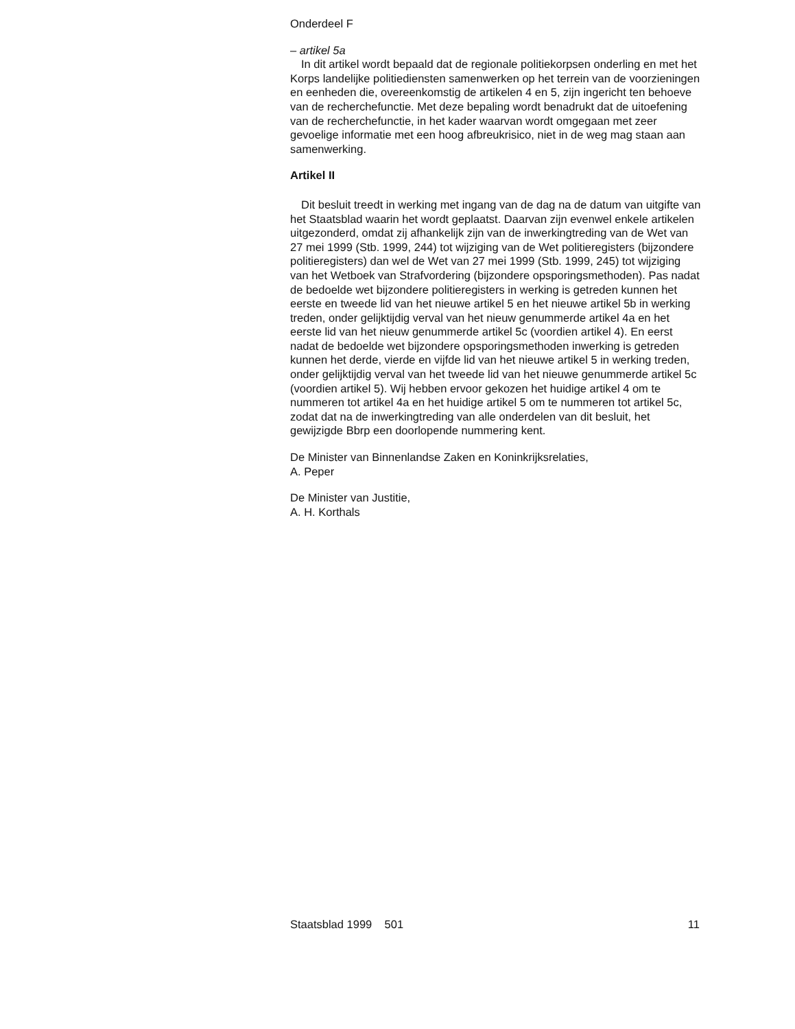Onderdeel F
– artikel 5a
In dit artikel wordt bepaald dat de regionale politiekorpsen onderling en met het Korps landelijke politiediensten samenwerken op het terrein van de voorzieningen en eenheden die, overeenkomstig de artikelen 4 en 5, zijn ingericht ten behoeve van de recherchefunctie. Met deze bepaling wordt benadrukt dat de uitoefening van de recherchefunctie, in het kader waarvan wordt omgegaan met zeer gevoelige informatie met een hoog afbreukrisico, niet in de weg mag staan aan samenwerking.
Artikel II
Dit besluit treedt in werking met ingang van de dag na de datum van uitgifte van het Staatsblad waarin het wordt geplaatst. Daarvan zijn evenwel enkele artikelen uitgezonderd, omdat zij afhankelijk zijn van de inwerkingtreding van de Wet van 27 mei 1999 (Stb. 1999, 244) tot wijziging van de Wet politieregisters (bijzondere politieregisters) dan wel de Wet van 27 mei 1999 (Stb. 1999, 245) tot wijziging van het Wetboek van Strafvordering (bijzondere opsporingsmethoden). Pas nadat de bedoelde wet bijzondere politieregisters in werking is getreden kunnen het eerste en tweede lid van het nieuwe artikel 5 en het nieuwe artikel 5b in werking treden, onder gelijktijdig verval van het nieuw genummerde artikel 4a en het eerste lid van het nieuw genummerde artikel 5c (voordien artikel 4). En eerst nadat de bedoelde wet bijzondere opsporingsmethoden inwerking is getreden kunnen het derde, vierde en vijfde lid van het nieuwe artikel 5 in werking treden, onder gelijktijdig verval van het tweede lid van het nieuwe genummerde artikel 5c (voordien artikel 5). Wij hebben ervoor gekozen het huidige artikel 4 om te nummeren tot artikel 4a en het huidige artikel 5 om te nummeren tot artikel 5c, zodat dat na de inwerkingtreding van alle onderdelen van dit besluit, het gewijzigde Bbrp een doorlopende nummering kent.
De Minister van Binnenlandse Zaken en Koninkrijksrelaties,
A. Peper
De Minister van Justitie,
A. H. Korthals
Staatsblad 1999 501 11